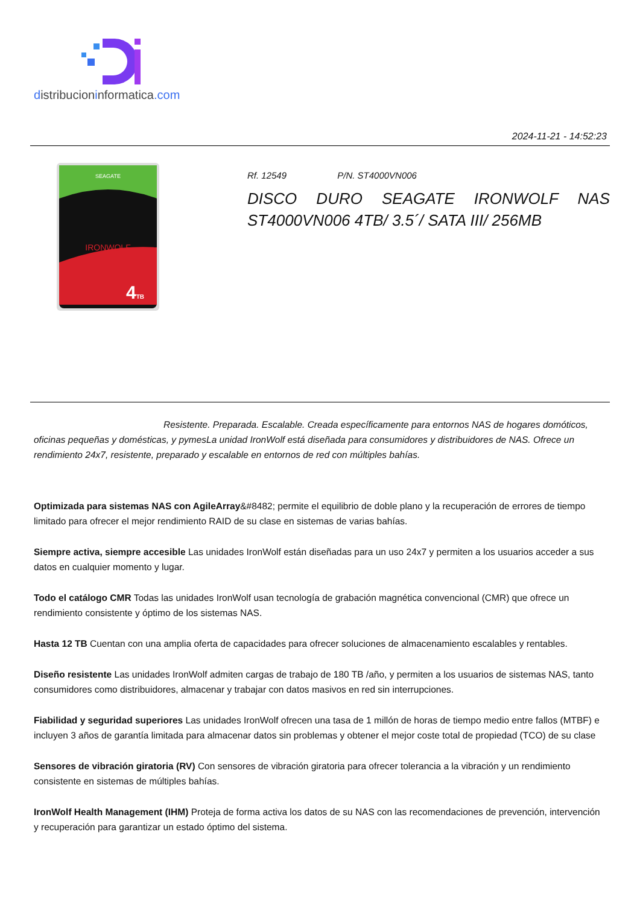distribucioninformatica.com
2024-11-21 - 14:52:23
SEAGATE
IRONWOLF
4TB
Rf. 12549 P/N. ST4000VN006
DISCO DURO SEAGATE IRONWOLF NAS ST4000VN006 4TB/ 3.5´/ SATA III/ 256MB
Resistente. Preparada. Escalable. Creada específicamente para entornos NAS de hogares domóticos, oficinas pequeñas y domésticas, y pymesLa unidad IronWolf está diseñada para consumidores y distribuidores de NAS. Ofrece un rendimiento 24x7, resistente, preparado y escalable en entornos de red con múltiples bahías.
Optimizada para sistemas NAS con AgileArray&#8482; permite el equilibrio de doble plano y la recuperación de errores de tiempo limitado para ofrecer el mejor rendimiento RAID de su clase en sistemas de varias bahías.
Siempre activa, siempre accesible Las unidades IronWolf están diseñadas para un uso 24x7 y permiten a los usuarios acceder a sus datos en cualquier momento y lugar.
Todo el catálogo CMR Todas las unidades IronWolf usan tecnología de grabación magnética convencional (CMR) que ofrece un rendimiento consistente y óptimo de los sistemas NAS.
Hasta 12 TB Cuentan con una amplia oferta de capacidades para ofrecer soluciones de almacenamiento escalables y rentables.
Diseño resistente Las unidades IronWolf admiten cargas de trabajo de 180 TB /año, y permiten a los usuarios de sistemas NAS, tanto consumidores como distribuidores, almacenar y trabajar con datos masivos en red sin interrupciones.
Fiabilidad y seguridad superiores Las unidades IronWolf ofrecen una tasa de 1 millón de horas de tiempo medio entre fallos (MTBF) e incluyen 3 años de garantía limitada para almacenar datos sin problemas y obtener el mejor coste total de propiedad (TCO) de su clase
Sensores de vibración giratoria (RV) Con sensores de vibración giratoria para ofrecer tolerancia a la vibración y un rendimiento consistente en sistemas de múltiples bahías.
IronWolf Health Management (IHM) Proteja de forma activa los datos de su NAS con las recomendaciones de prevención, intervención y recuperación para garantizar un estado óptimo del sistema.